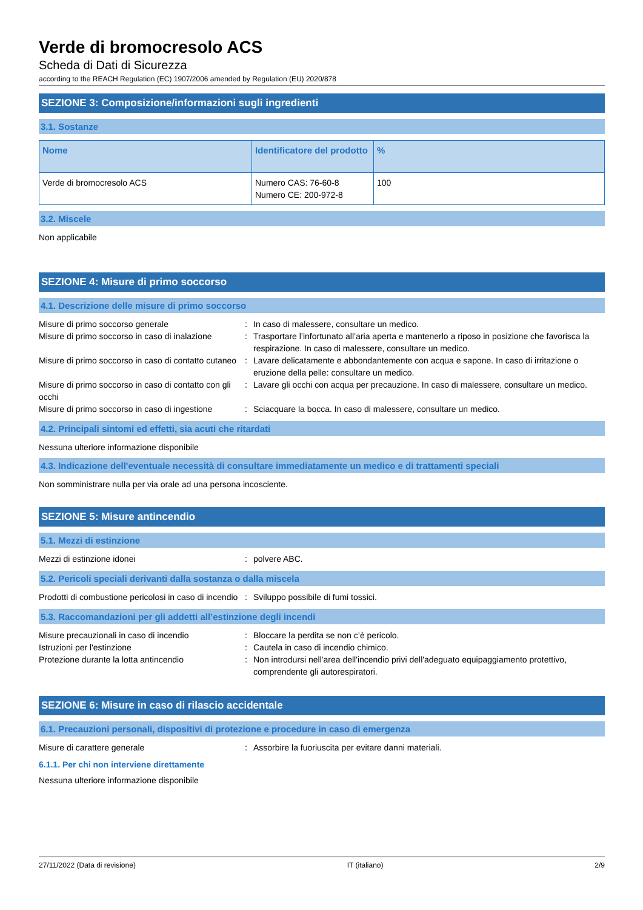Verde di bromocresolo ACS
Scheda di Dati di Sicurezza
according to the REACH Regulation (EC) 1907/2006 amended by Regulation (EU) 2020/878
SEZIONE 3: Composizione/informazioni sugli ingredienti
3.1. Sostanze
| Nome | Identificatore del prodotto | % |
| --- | --- | --- |
| Verde di bromocresolo ACS | Numero CAS: 76-60-8 Numero CE: 200-972-8 | 100 |
3.2. Miscele
Non applicabile
SEZIONE 4: Misure di primo soccorso
4.1. Descrizione delle misure di primo soccorso
| Misure di primo soccorso generale | : | In caso di malessere, consultare un medico. |
| Misure di primo soccorso in caso di inalazione | : | Trasportare l’infortunato all’aria aperta e mantenerlo a riposo in posizione che favorisca la respirazione. In caso di malessere, consultare un medico. |
| Misure di primo soccorso in caso di contatto cutaneo | : | Lavare delicatamente e abbondantemente con acqua e sapone. In caso di irritazione o eruzione della pelle: consultare un medico. |
| Misure di primo soccorso in caso di contatto con gli occhi | : | Lavare gli occhi con acqua per precauzione. In caso di malessere, consultare un medico. |
| Misure di primo soccorso in caso di ingestione | : | Sciacquare la bocca. In caso di malessere, consultare un medico. |
4.2. Principali sintomi ed effetti, sia acuti che ritardati
Nessuna ulteriore informazione disponibile
4.3. Indicazione dell'eventuale necessità di consultare immediatamente un medico e di trattamenti speciali
Non somministrare nulla per via orale ad una persona incosciente.
SEZIONE 5: Misure antincendio
5.1. Mezzi di estinzione
| Mezzi di estinzione idonei | : | polvere ABC. |
5.2. Pericoli speciali derivanti dalla sostanza o dalla miscela
| Prodotti di combustione pericolosi in caso di incendio | : | Sviluppo possibile di fumi tossici. |
5.3. Raccomandazioni per gli addetti all’estinzione degli incendi
| Misure precauzionali in caso di incendio | : | Bloccare la perdita se non c’è pericolo. |
| Istruzioni per l'estinzione | : | Cautela in caso di incendio chimico. |
| Protezione durante la lotta antincendio | : | Non introdursi nell'area dell'incendio privi dell'adeguato equipaggiamento protettivo, comprendente gli autorespiratori. |
SEZIONE 6: Misure in caso di rilascio accidentale
6.1. Precauzioni personali, dispositivi di protezione e procedure in caso di emergenza
| Misure di carattere generale | : | Assorbire la fuoriuscita per evitare danni materiali. |
6.1.1. Per chi non interviene direttamente
Nessuna ulteriore informazione disponibile
27/11/2022 (Data di revisione) IT (italiano) 2/9